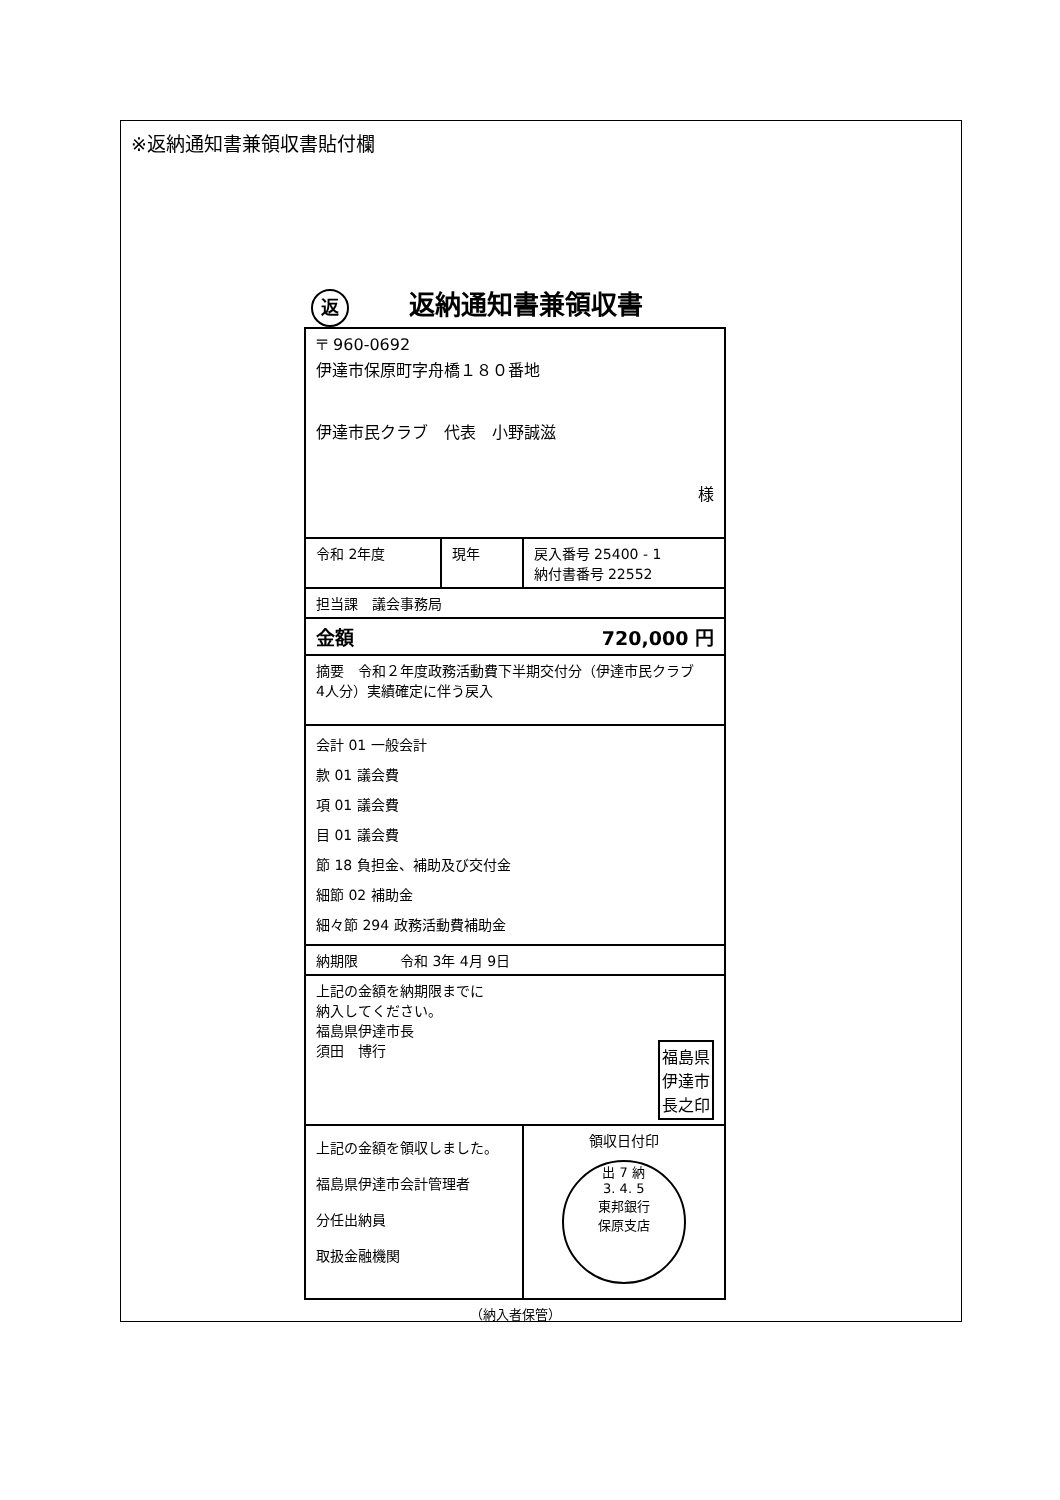※返納通知書兼領収書貼付欄
返返納通知書兼領収書
| 〒 960-0692 伊達市保原町字舟橋１８０番地 伊達市民クラブ 代表 小野誠滋 様 | | |
| 令和 2年度 | 現年 | 戻入番号 25400 - 1 納付書番号 22552 |
| 担当課 議会事務局 | | |
| 金額 720,000 円 | | |
| 摘要 令和２年度政務活動費下半期交付分（伊達市民クラブ 4人分）実績確定に伴う戻入 | | |
| 会計 01 一般会計 款 01 議会費 項 01 議会費 目 01 議会費 節 18 負担金、補助及び交付金 細節 02 補助金 細々節 294 政務活動費補助金 | | |
| 納期限 令和 3年 4月 9日 | | |
| 上記の金額を納期限までに 納入してください。 福島県伊達市長 須田 博行 福島県 伊達市 長之印 | | |
| 上記の金額を領収しました。 福島県伊達市会計管理者 分任出納員 取扱金融機関 | | 領収日付印 出 7 納 3. 4. 5 東邦銀行 保原支店 |
（納入者保管）